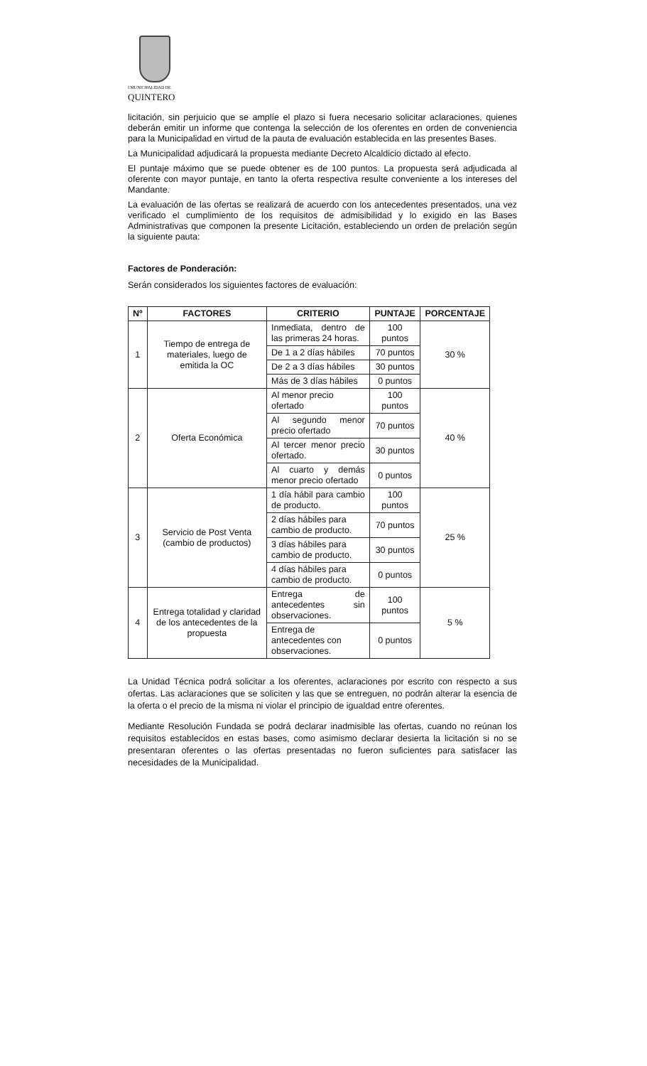I.MUNICIPALIDAD DE
QUINTERO
licitación, sin perjuicio que se amplíe el plazo si fuera necesario solicitar aclaraciones, quienes deberán emitir un informe que contenga la selección de los oferentes en orden de conveniencia para la Municipalidad en virtud de la pauta de evaluación establecida en las presentes Bases.
La Municipalidad adjudicará la propuesta mediante Decreto Alcaldicio dictado al efecto.
El puntaje máximo que se puede obtener es de 100 puntos. La propuesta será adjudicada al oferente con mayor puntaje, en tanto la oferta respectiva resulte conveniente a los intereses del Mandante.
La evaluación de las ofertas se realizará de acuerdo con los antecedentes presentados, una vez verificado el cumplimiento de los requisitos de admisibilidad y lo exigido en las Bases Administrativas que componen la presente Licitación, estableciendo un orden de prelación según la siguiente pauta:
Factores de Ponderación:
Serán considerados los siguientes factores de evaluación:
| Nº | FACTORES | CRITERIO | PUNTAJE | PORCENTAJE |
| --- | --- | --- | --- | --- |
| 1 | Tiempo de entrega de materiales, luego de emitida la OC | Inmediata, dentro de las primeras 24 horas. | 100 puntos | 30 % |
| | | De 1 a 2 días hábiles | 70 puntos | |
| | | De 2 a 3 días hábiles | 30 puntos | |
| | | Más de 3 días hábiles | 0 puntos | |
| 2 | Oferta Económica | Al menor precio ofertado | 100 puntos | 40 % |
| | | Al segundo menor precio ofertado | 70 puntos | |
| | | Al tercer menor precio ofertado. | 30 puntos | |
| | | Al cuarto y demás menor precio ofertado | 0 puntos | |
| 3 | Servicio de Post Venta (cambio de productos) | 1 día hábil para cambio de producto. | 100 puntos | 25 % |
| | | 2 días hábiles para cambio de producto. | 70 puntos | |
| | | 3 días hábiles para cambio de producto. | 30 puntos | |
| | | 4 días hábiles para cambio de producto. | 0 puntos | |
| 4 | Entrega totalidad y claridad de los antecedentes de la propuesta | Entrega de antecedentes sin observaciones. | 100 puntos | 5 % |
| | | Entrega de antecedentes con observaciones. | 0 puntos | |
La Unidad Técnica podrá solicitar a los oferentes, aclaraciones por escrito con respecto a sus ofertas. Las aclaraciones que se soliciten y las que se entreguen, no podrán alterar la esencia de la oferta o el precio de la misma ni violar el principio de igualdad entre oferentes.
Mediante Resolución Fundada se podrá declarar inadmisible las ofertas, cuando no reúnan los requisitos establecidos en estas bases, como asimismo declarar desierta la licitación si no se presentaran oferentes o las ofertas presentadas no fueron suficientes para satisfacer las necesidades de la Municipalidad.